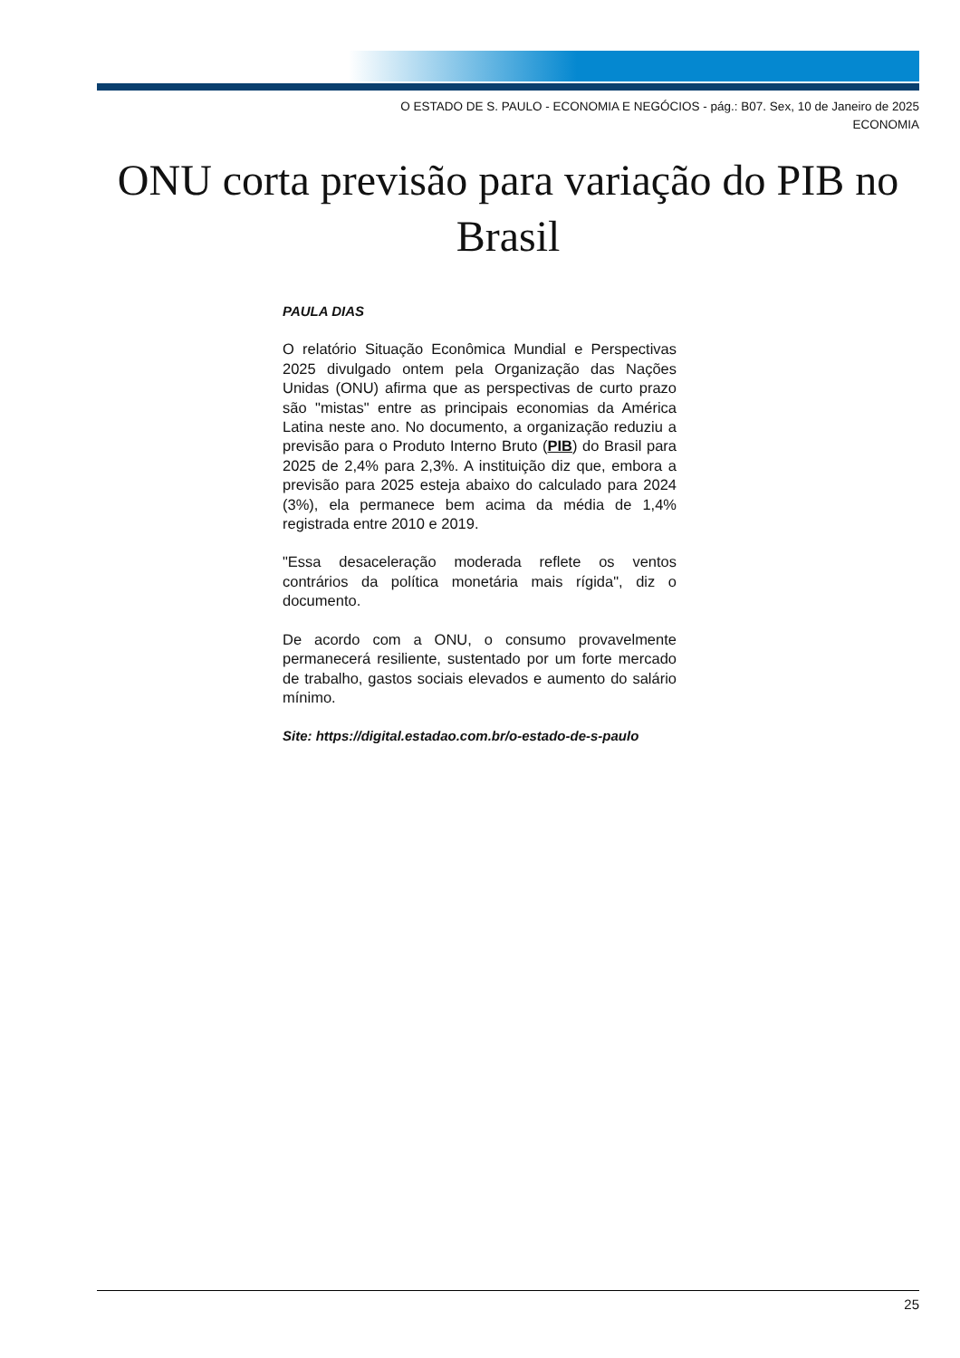O ESTADO DE S. PAULO - ECONOMIA E NEGÓCIOS - pág.: B07. Sex, 10 de Janeiro de 2025
ECONOMIA
ONU corta previsão para variação do PIB no Brasil
PAULA DIAS
O relatório Situação Econômica Mundial e Perspectivas 2025 divulgado ontem pela Organização das Nações Unidas (ONU) afirma que as perspectivas de curto prazo são "mistas" entre as principais economias da América Latina neste ano. No documento, a organização reduziu a previsão para o Produto Interno Bruto (PIB) do Brasil para 2025 de 2,4% para 2,3%. A instituição diz que, embora a previsão para 2025 esteja abaixo do calculado para 2024 (3%), ela permanece bem acima da média de 1,4% registrada entre 2010 e 2019.
"Essa desaceleração moderada reflete os ventos contrários da política monetária mais rígida", diz o documento.
De acordo com a ONU, o consumo provavelmente permanecerá resiliente, sustentado por um forte mercado de trabalho, gastos sociais elevados e aumento do salário mínimo.
Site: https://digital.estadao.com.br/o-estado-de-s-paulo
25